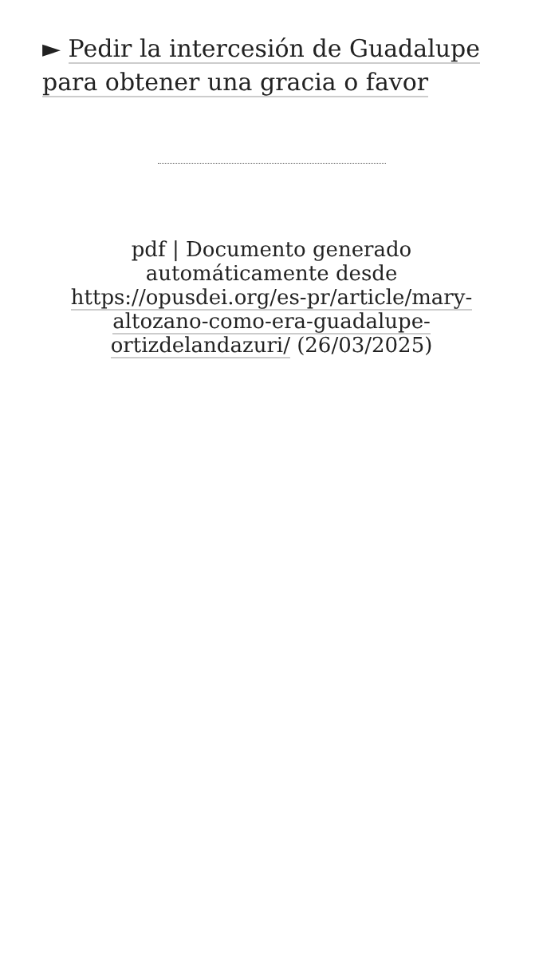► Pedir la intercesión de Guadalupe para obtener una gracia o favor
pdf | Documento generado automáticamente desde https://opusdei.org/es-pr/article/mary-altozano-como-era-guadalupe-ortizdelandazuri/ (26/03/2025)